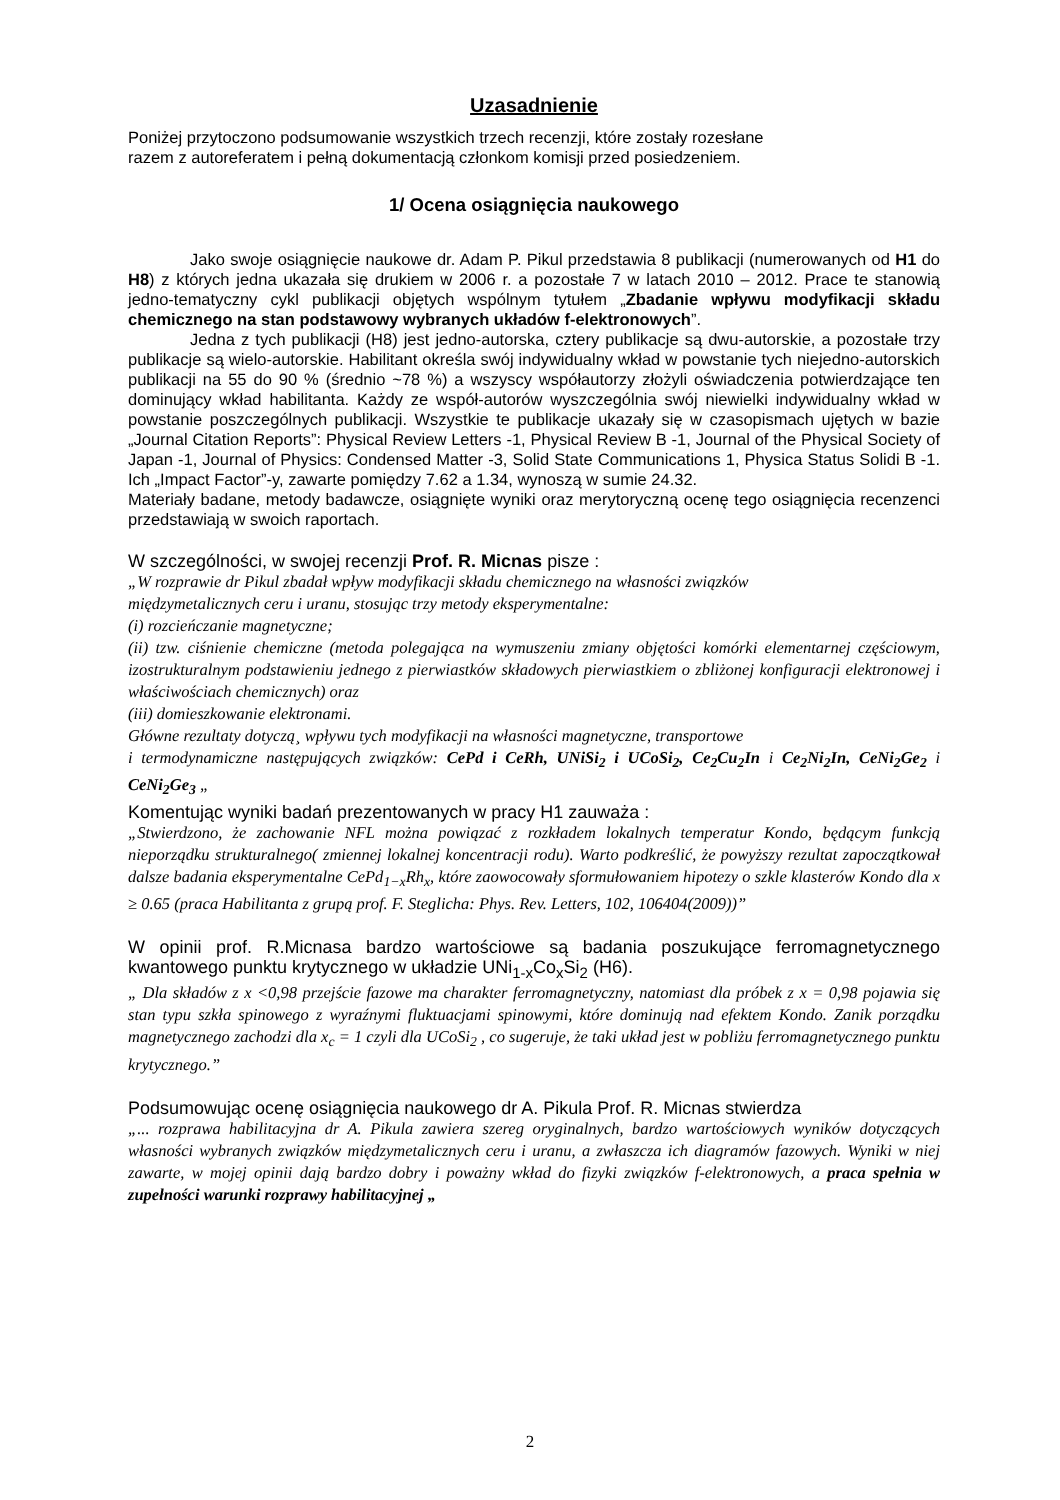Uzasadnienie
Poniżej przytoczono podsumowanie wszystkich trzech recenzji, które zostały rozesłane
razem z autoreferatem i pełną dokumentacją członkom komisji przed posiedzeniem.
1/ Ocena osiągnięcia naukowego
Jako swoje osiągnięcie naukowe dr. Adam P. Pikul przedstawia 8 publikacji (numerowanych od H1 do H8) z których jedna ukazała się drukiem w 2006 r. a pozostałe 7 w latach 2010 – 2012. Prace te stanowią jedno-tematyczny cykl publikacji objętych wspólnym tytułem „Zbadanie wpływu modyfikacji składu chemicznego na stan podstawowy wybranych układów f-elektronowych”.
Jedna z tych publikacji (H8) jest jedno-autorska, cztery publikacje są dwu-autorskie, a pozostałe trzy publikacje są wielo-autorskie. Habilitant określa swój indywidualny wkład w powstanie tych niejedno-autorskich publikacji na 55 do 90 % (średnio ~78 %) a wszyscy współautorzy złożyli oświadczenia potwierdzające ten dominujący wkład habilitanta. Każdy ze współ-autorów wyszczególnia swój niewielki indywidualny wkład w powstanie poszczególnych publikacji. Wszystkie te publikacje ukazały się w czasopismach ujętych w bazie „Journal Citation Reports”: Physical Review Letters -1, Physical Review B -1, Journal of the Physical Society of Japan -1, Journal of Physics: Condensed Matter -3, Solid State Communications 1, Physica Status Solidi B -1. Ich „Impact Factor”-y, zawarte pomiędzy 7.62 a 1.34, wynoszą w sumie 24.32.
Materiały badane, metody badawcze, osiągnięte wyniki oraz merytoryczną ocenę tego osiągnięcia recenzenci przedstawiają w swoich raportach.
W szczególności, w swojej recenzji Prof. R. Micnas pisze :
„W rozprawie dr Pikul zbadał wpływ modyfikacji składu chemicznego na własności związków
międzymetalicznych ceru i uranu, stosując trzy metody eksperymentalne:
(i) rozcieńczanie magnetyczne;
(ii) tzw. ciśnienie chemiczne (metoda polegająca na wymuszeniu zmiany objętości komórki elementarnej częściowym, izostrukturalnym podstawieniu jednego z pierwiastków składowych pierwiastkiem o zbliżonej konfiguracji elektronowej i właściwościach chemicznych) oraz
(iii) domieszkowanie elektronami.
Główne rezultaty dotyczą¸ wpływu tych modyfikacji na własności magnetyczne, transportowe
i termodynamiczne następujących związków: CePd i CeRh, UNiSi<sub>2</sub> i UCoSi<sub>2</sub>, Ce<sub>2</sub>Cu<sub>2</sub>In i Ce<sub>2</sub>Ni<sub>2</sub>In, CeNi<sub>2</sub>Ge<sub>2</sub> i CeNi<sub>2</sub>Ge<sub>3</sub> „
Komentując wyniki badań prezentowanych w pracy H1 zauważa :
„Stwierdzono, że zachowanie NFL można powiązać z rozkładem lokalnych temperatur Kondo, będącym funkcją nieporządku strukturalnego( zmiennej lokalnej koncentracji rodu). Warto podkreślić, że powyższy rezultat zapoczątkował dalsze badania eksperymentalne CePd<sub>1−x</sub>Rh<sub>x</sub>, które zaowocowały sformułowaniem hipotezy o szkle klasterów Kondo dla x ≥ 0.65 (praca Habilitanta z grupą prof. F. Steglicha: Phys. Rev. Letters, 102, 106404(2009))”
W opinii prof. R.Micnasa bardzo wartościowe są badania poszukujące ferromagnetycznego kwantowego punktu krytycznego w układzie UNi<sub>1-x</sub>Co<sub>x</sub>Si<sub>2</sub> (H6).
„ Dla składów z x <0,98 przejście fazowe ma charakter ferromagnetyczny, natomiast dla próbek z x = 0,98 pojawia się stan typu szkła spinowego z wyraźnymi fluktuacjami spinowymi, które dominują nad efektem Kondo. Zanik porządku magnetycznego zachodzi dla x<sub>c</sub> = 1 czyli dla UCoSi<sub>2</sub> , co sugeruje, że taki układ jest w pobliżu ferromagnetycznego punktu krytycznego.”
Podsumowując ocenę osiągnięcia naukowego dr A. Pikula Prof. R. Micnas stwierdza
„... rozprawa habilitacyjna dr A. Pikula zawiera szereg oryginalnych, bardzo wartościowych wyników dotyczących własności wybranych związków międzymetalicznych ceru i uranu, a zwłaszcza ich diagramów fazowych. Wyniki w niej zawarte, w mojej opinii dają bardzo dobry i poważny wkład do fizyki związków f-elektronowych, a praca spełnia w zupełności warunki rozprawy habilitacyjnej „
2